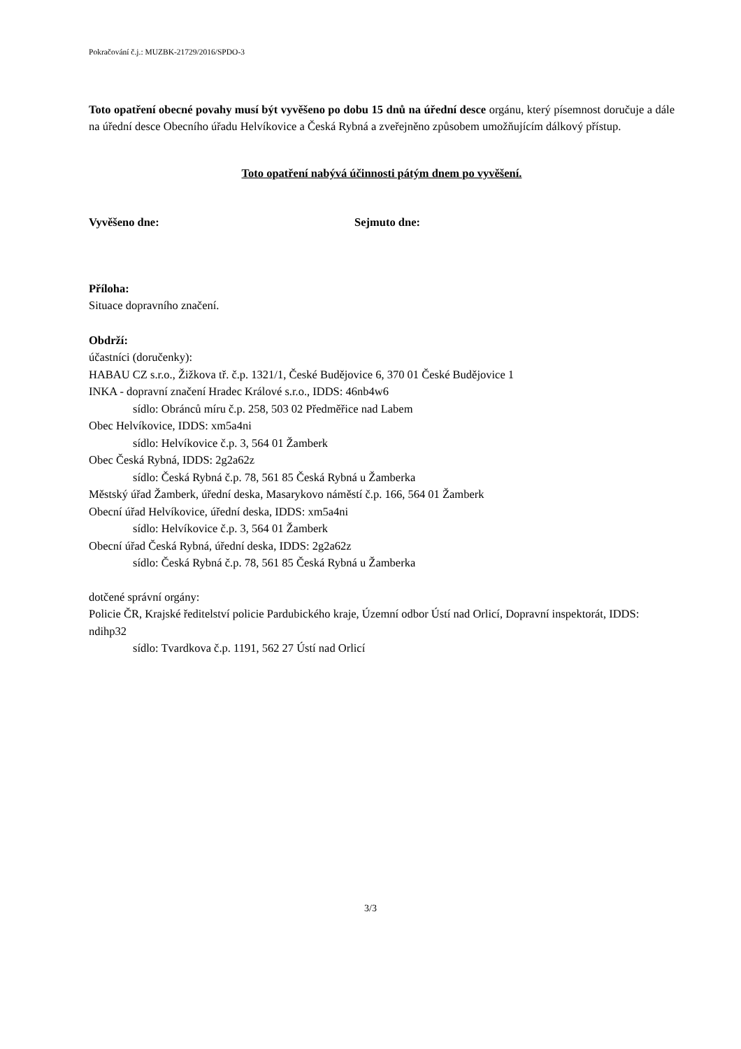Pokračování č.j.: MUZBK-21729/2016/SPDO-3
Toto opatření obecné povahy musí být vyvěšeno po dobu 15 dnů na úřední desce orgánu, který písemnost doručuje a dále na úřední desce Obecního úřadu Helvíkovice a Česká Rybná a zveřejněno způsobem umožňujícím dálkový přístup.
Toto opatření nabývá účinnosti pátým dnem po vyvěšení.
Vyvěšeno dne: Sejmuto dne:
Příloha:
Situace dopravního značení.
Obdrží:
účastníci (doručenky):
HABAU CZ s.r.o., Žižkova tř. č.p. 1321/1, České Budějovice 6, 370 01 České Budějovice 1
INKA - dopravní značení Hradec Králové s.r.o., IDDS: 46nb4w6
sídlo: Obránců míru č.p. 258, 503 02 Předměřice nad Labem
Obec Helvíkovice, IDDS: xm5a4ni
sídlo: Helvíkovice č.p. 3, 564 01 Žamberk
Obec Česká Rybná, IDDS: 2g2a62z
sídlo: Česká Rybná č.p. 78, 561 85 Česká Rybná u Žamberka
Městský úřad Žamberk, úřední deska, Masarykovo náměstí č.p. 166, 564 01 Žamberk
Obecní úřad Helvíkovice, úřední deska, IDDS: xm5a4ni
sídlo: Helvíkovice č.p. 3, 564 01 Žamberk
Obecní úřad Česká Rybná, úřední deska, IDDS: 2g2a62z
sídlo: Česká Rybná č.p. 78, 561 85 Česká Rybná u Žamberka
dotčené správní orgány:
Policie ČR, Krajské ředitelství policie Pardubického kraje, Územní odbor Ústí nad Orlicí, Dopravní inspektorát, IDDS: ndihp32
sídlo: Tvardkova č.p. 1191, 562 27 Ústí nad Orlicí
3/3